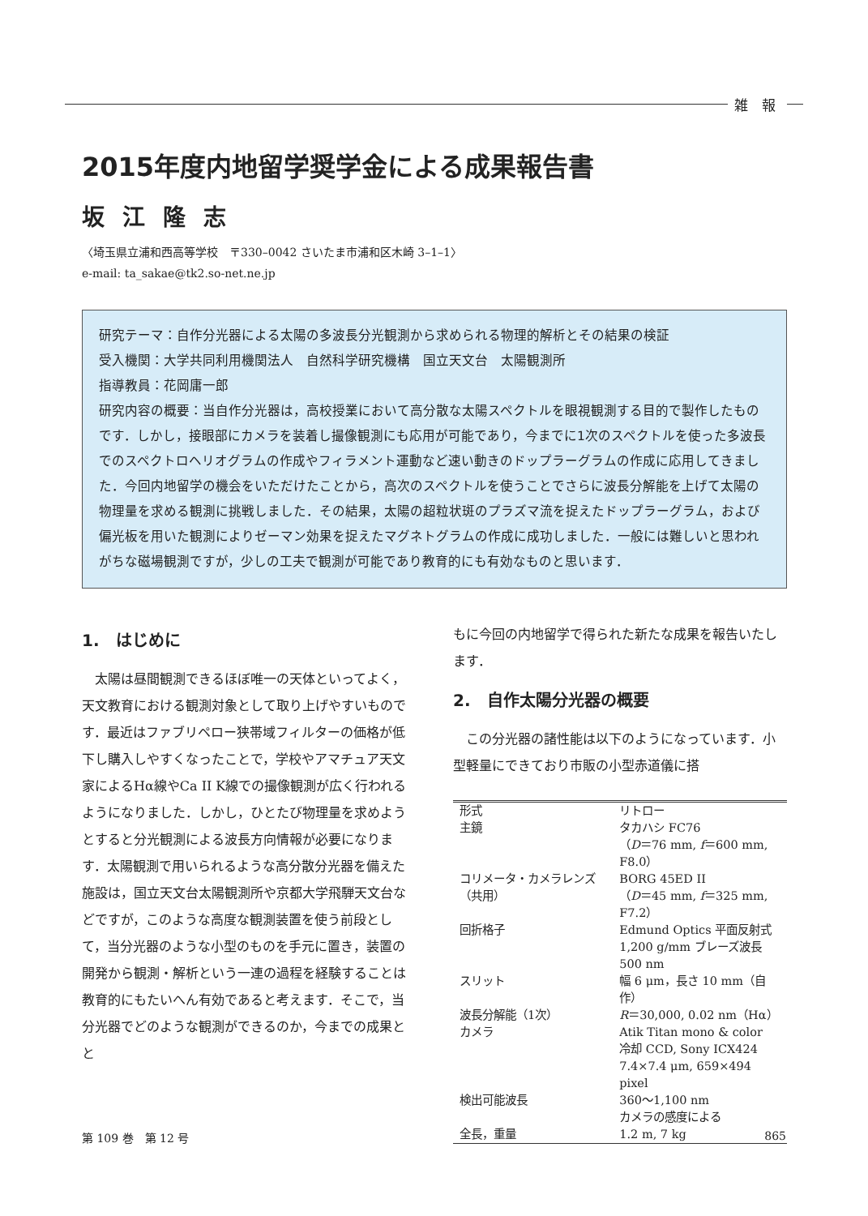雑 報
2015年度内地留学奨学金による成果報告書
坂江隆志
〈埼玉県立浦和西高等学校　〒330–0042 さいたま市浦和区木崎 3–1–1〉
e-mail: ta_sakae@tk2.so-net.ne.jp
研究テーマ：自作分光器による太陽の多波長分光観測から求められる物理的解析とその結果の検証
受入機関：大学共同利用機関法人　自然科学研究機構　国立天文台　太陽観測所
指導教員：花岡庸一郎
研究内容の概要：当自作分光器は，高校授業において高分散な太陽スペクトルを眼視観測する目的で製作したものです．しかし，接眼部にカメラを装着し撮像観測にも応用が可能であり，今までに1次のスペクトルを使った多波長でのスペクトロヘリオグラムの作成やフィラメント運動など速い動きのドップラーグラムの作成に応用してきました．今回内地留学の機会をいただけたことから，高次のスペクトルを使うことでさらに波長分解能を上げて太陽の物理量を求める観測に挑戦しました．その結果，太陽の超粒状斑のプラズマ流を捉えたドップラーグラム，および偏光板を用いた観測によりゼーマン効果を捉えたマグネトグラムの作成に成功しました．一般には難しいと思われがちな磁場観測ですが，少しの工夫で観測が可能であり教育的にも有効なものと思います．
1.　はじめに
太陽は昼間観測できるほぼ唯一の天体といってよく，天文教育における観測対象として取り上げやすいものです．最近はファブリペロー狭帯域フィルターの価格が低下し購入しやすくなったことで，学校やアマチュア天文家によるHα線やCa II K線での撮像観測が広く行われるようになりました．しかし，ひとたび物理量を求めようとすると分光観測による波長方向情報が必要になります．太陽観測で用いられるような高分散分光器を備えた施設は，国立天文台太陽観測所や京都大学飛騨天文台などですが，このような高度な観測装置を使う前段として，当分光器のような小型のものを手元に置き，装置の開発から観測・解析という一連の過程を経験することは教育的にもたいへん有効であると考えます．そこで，当分光器でどのような観測ができるのか，今までの成果とと
もに今回の内地留学で得られた新たな成果を報告いたします．
2.　自作太陽分光器の概要
この分光器の諸性能は以下のようになっています．小型軽量にできており市販の小型赤道儀に搭
| 形式 | リトロー |
| 主鏡 | タカハシ FC76 （ D ＝76 mm, f ＝600 mm, F8.0） |
| コリメータ・カメラレンズ（共用） | BORG 45ED II （ D ＝45 mm, f ＝325 mm, F7.2） |
| 回折格子 | Edmund Optics 平面反射式 1,200 g/mm ブレーズ波長 500 nm |
| スリット | 幅 6 μm，長さ 10 mm（自作） |
| 波長分解能（1次） | R ＝30,000, 0.02 nm（Hα） |
| カメラ | Atik Titan mono & color 冷却 CCD, Sony ICX424 7.4×7.4 μm, 659×494 pixel |
| 検出可能波長 | 360〜1,100 nm カメラの感度による |
| 全長，重量 | 1.2 m, 7 kg |
第 109 巻　第 12 号 865